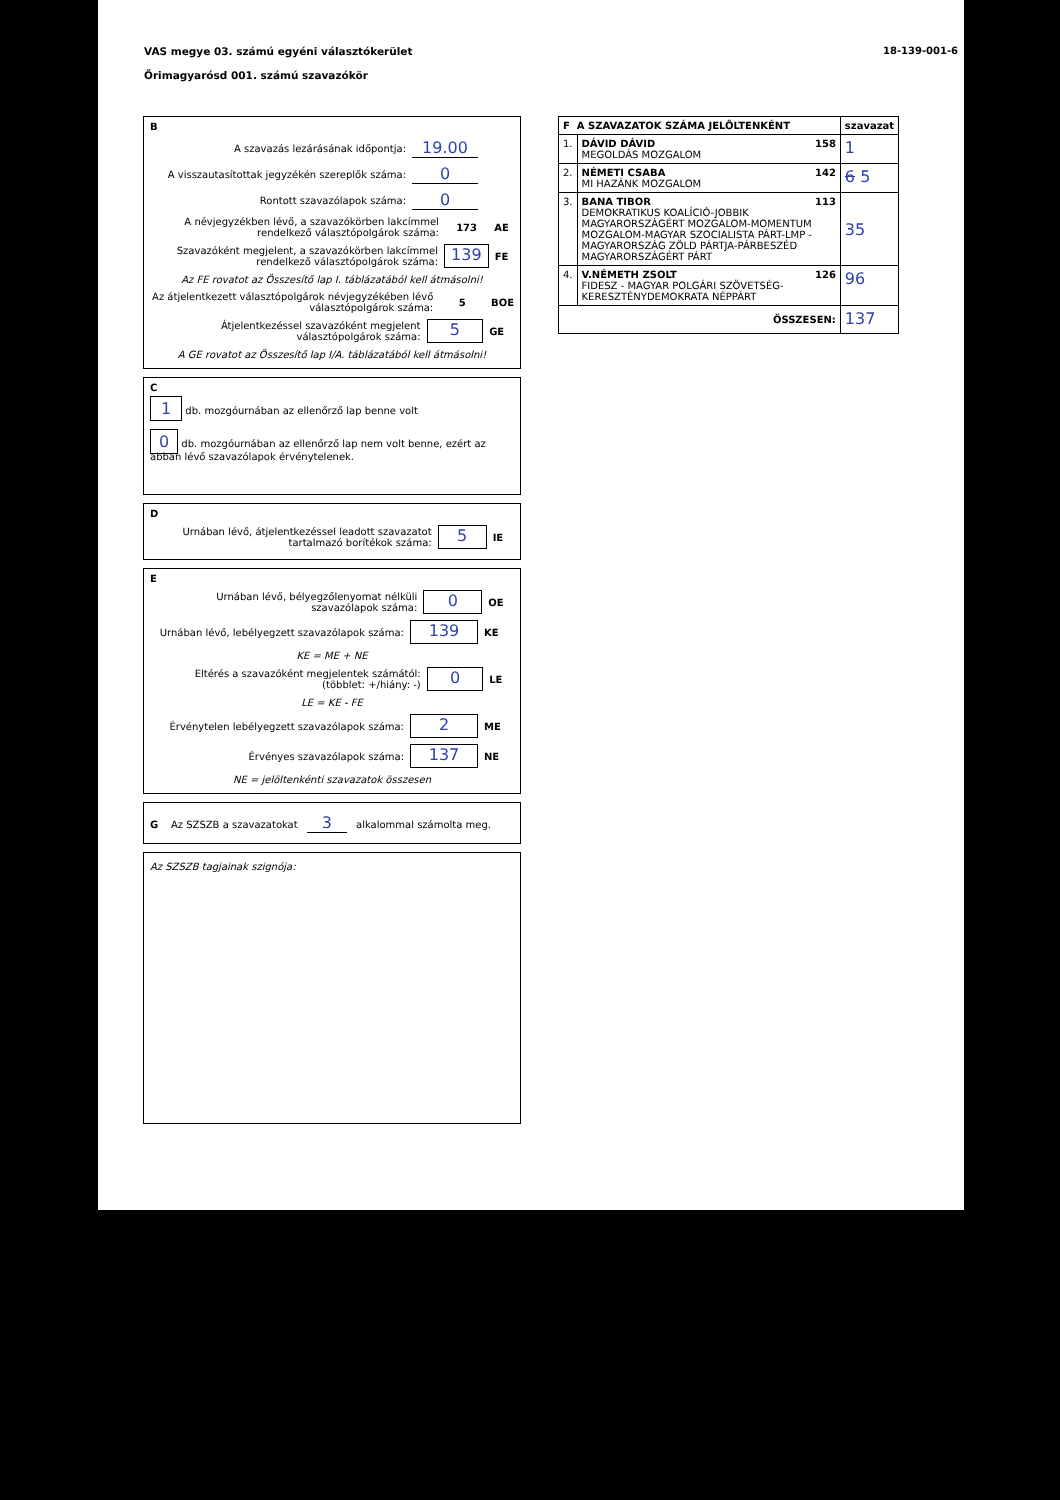VAS megye 03. számú egyéni választókerület
Őrimagyarósd 001. számú szavazókör
18-139-001-6
B
A szavazás lezárásának időpontja: 19.00
A visszautasítottak jegyzékén szereplők száma: 0
Rontott szavazólapok száma: 0
A névjegyzékben lévő, a szavazókörben lakcímmel rendelkező választópolgárok száma: 173 AE
Szavazóként megjelent, a szavazókörben lakcímmel rendelkező választópolgárok száma: 139 FE
Az FE rovatot az Összesítő lap I. táblázatából kell átmásolni!
Az átjelentkezett választópolgárok névjegyzékében lévő választópolgárok száma: 5 BOE
Átjelentkezéssel szavazóként megjelent választópolgárok száma: 5 GE
A GE rovatot az Összesítő lap I/A. táblázatából kell átmásolni!
C
1 db. mozgóurnában az ellenőrző lap benne volt
0 db. mozgóurnában az ellenőrző lap nem volt benne, ezért az abban lévő szavazólapok érvénytelenek.
D
Urnában lévő, átjelentkezéssel leadott szavazatot tartalmazó borítékok száma: 5 IE
E
Urnában lévő, bélyegzőlenyomat nélküli szavazólapok száma: 0 OE
Urnában lévő, lebélyegzett szavazólapok száma: 139 KE
KE = ME + NE
Eltérés a szavazóként megjelentek számától: (többlet: +/hiány: -) 0 LE
LE = KE - FE
Érvénytelen lebélyegzett szavazólapok száma: 2 ME
Érvényes szavazólapok száma: 137 NE
NE = jelöltenkénti szavazatok összesen
G Az SZSZB a szavazatokat 3 alkalommal számolta meg.
Az SZSZB tagjainak szignója:
| F A SZAVAZATOK SZÁMA JELÖLTENKÉNT | | szavazat |
| --- | --- | --- |
| 1. | DÁVID DÁVID 158 MEGOLDÁS MOZGALOM | 1 |
| 2. | NÉMETI CSABA 142 MI HAZÁNK MOZGALOM | 6 5 |
| 3. | BANA TIBOR 113 DEMOKRATIKUS KOALÍCIÓ-JOBBIK MAGYARORSZÁGÉRT MOZGALOM-MOMENTUM MOZGALOM-MAGYAR SZOCIALISTA PÁRT-LMP - MAGYARORSZÁG ZÖLD PÁRTJA-PÁRBESZÉD MAGYARORSZÁGÉRT PÁRT | 35 |
| 4. | V.NÉMETH ZSOLT 126 FIDESZ - MAGYAR POLGÁRI SZÖVETSÉG-KERESZTÉNYDEMOKRATA NÉPPÁRT | 96 |
| ÖSSZESEN: | | 137 |